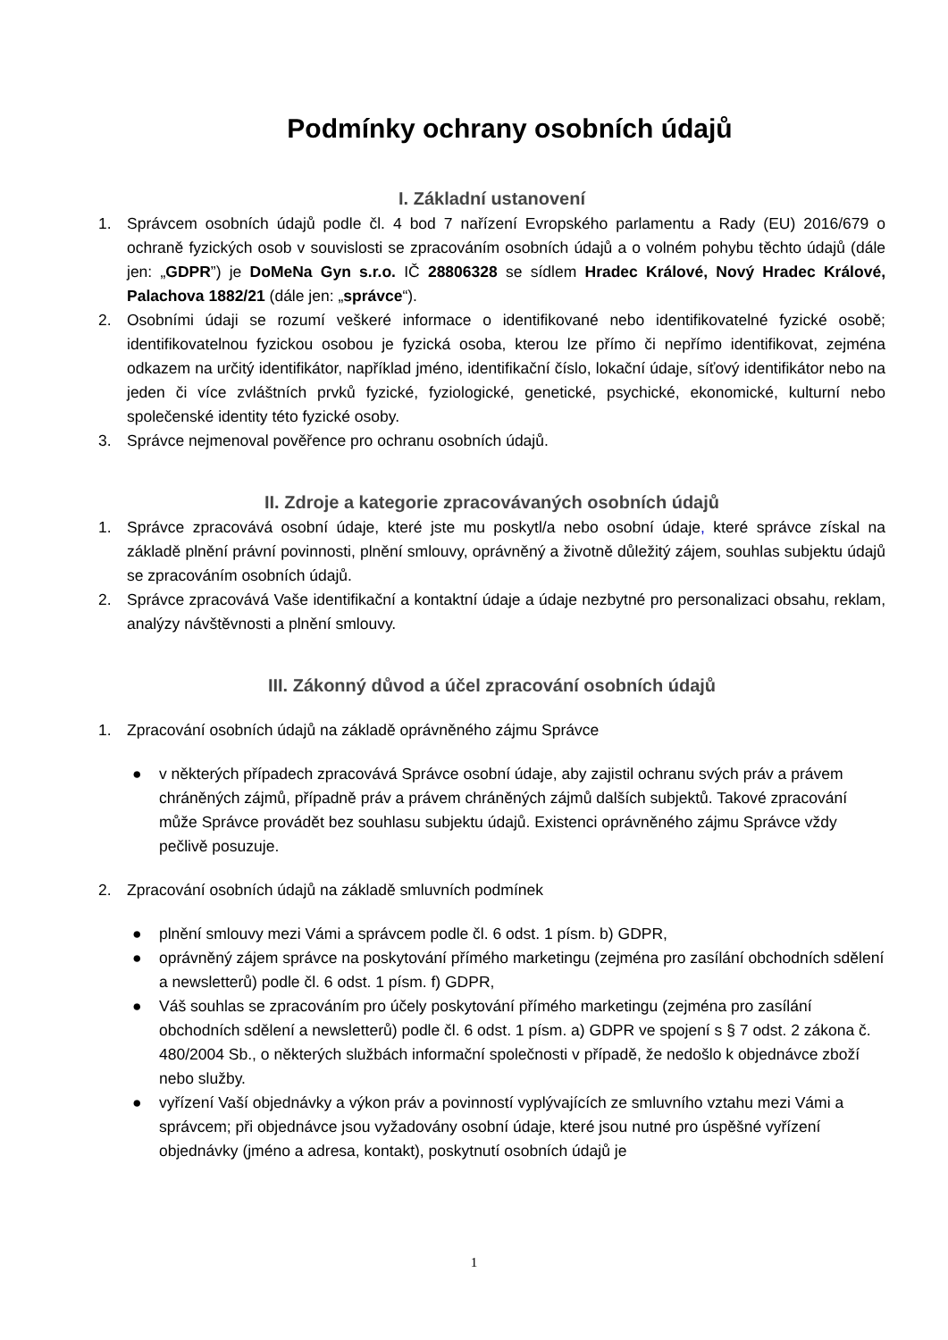Podmínky ochrany osobních údajů
I. Základní ustanovení
1. Správcem osobních údajů podle čl. 4 bod 7 nařízení Evropského parlamentu a Rady (EU) 2016/679 o ochraně fyzických osob v souvislosti se zpracováním osobních údajů a o volném pohybu těchto údajů (dále jen: „GDPR”) je DoMeNa Gyn s.r.o. IČ 28806328 se sídlem Hradec Králové, Nový Hradec Králové, Palachova 1882/21 (dále jen: „správce“).
2. Osobními údaji se rozumí veškeré informace o identifikované nebo identifikovatelné fyzické osobě; identifikovatelnou fyzickou osobou je fyzická osoba, kterou lze přímo či nepřímo identifikovat, zejména odkazem na určitý identifikátor, například jméno, identifikační číslo, lokační údaje, síťový identifikátor nebo na jeden či více zvláštních prvků fyzické, fyziologické, genetické, psychické, ekonomické, kulturní nebo společenské identity této fyzické osoby.
3. Správce nejmenoval pověřence pro ochranu osobních údajů.
II. Zdroje a kategorie zpracovávaných osobních údajů
1. Správce zpracovává osobní údaje, které jste mu poskytl/a nebo osobní údaje, které správce získal na základě plnění právní povinnosti, plnění smlouvy, oprávněný a životně důležitý zájem, souhlas subjektu údajů se zpracováním osobních údajů.
2. Správce zpracovává Vaše identifikační a kontaktní údaje a údaje nezbytné pro personalizaci obsahu, reklam, analýzy návštěvnosti a plnění smlouvy.
III. Zákonný důvod a účel zpracování osobních údajů
1. Zpracování osobních údajů na základě oprávněného zájmu Správce
● v některých případech zpracovává Správce osobní údaje, aby zajistil ochranu svých práv a právem chráněných zájmů, případně práv a právem chráněných zájmů dalších subjektů. Takové zpracování může Správce provádět bez souhlasu subjektu údajů. Existenci oprávněného zájmu Správce vždy pečlivě posuzuje.
2. Zpracování osobních údajů na základě smluvních podmínek
● plnění smlouvy mezi Vámi a správcem podle čl. 6 odst. 1 písm. b) GDPR,
● oprávněný zájem správce na poskytování přímého marketingu (zejména pro zasílání obchodních sdělení a newsletterů) podle čl. 6 odst. 1 písm. f) GDPR,
● Váš souhlas se zpracováním pro účely poskytování přímého marketingu (zejména pro zasílání obchodních sdělení a newsletterů) podle čl. 6 odst. 1 písm. a) GDPR ve spojení s § 7 odst. 2 zákona č. 480/2004 Sb., o některých službách informační společnosti v případě, že nedošlo k objednávce zboží nebo služby.
● vyřízení Vaší objednávky a výkon práv a povinností vyplývajících ze smluvního vztahu mezi Vámi a správcem; při objednávce jsou vyžadovány osobní údaje, které jsou nutné pro úspěšné vyřízení objednávky (jméno a adresa, kontakt), poskytnutí osobních údajů je
1